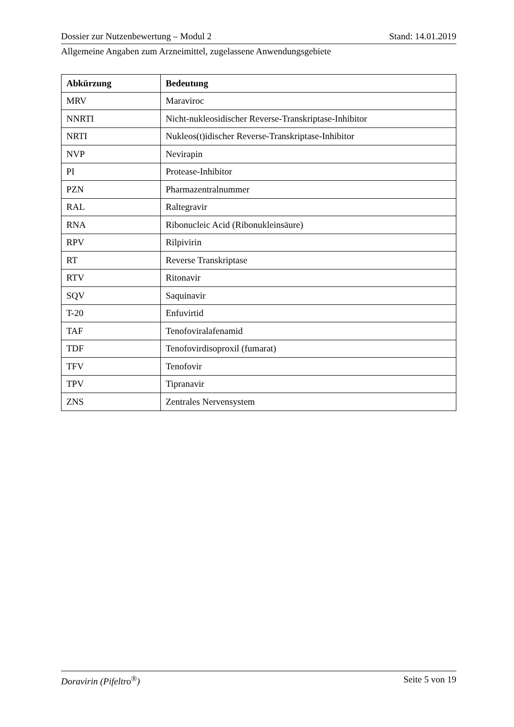Dossier zur Nutzenbewertung – Modul 2 Stand: 14.01.2019
Allgemeine Angaben zum Arzneimittel, zugelassene Anwendungsgebiete
| Abkürzung | Bedeutung |
| --- | --- |
| MRV | Maraviroc |
| NNRTI | Nicht-nukleosidischer Reverse-Transkriptase-Inhibitor |
| NRTI | Nukleos(t)idischer Reverse-Transkriptase-Inhibitor |
| NVP | Nevirapin |
| PI | Protease-Inhibitor |
| PZN | Pharmazentralnummer |
| RAL | Raltegravir |
| RNA | Ribonucleic Acid (Ribonukleinsäure) |
| RPV | Rilpivirin |
| RT | Reverse Transkriptase |
| RTV | Ritonavir |
| SQV | Saquinavir |
| T-20 | Enfuvirtid |
| TAF | Tenofoviralafenamid |
| TDF | Tenofovirdisoproxil (fumarat) |
| TFV | Tenofovir |
| TPV | Tipranavir |
| ZNS | Zentrales Nervensystem |
Doravirin (Pifeltro<sup>®</sup>) Seite 5 von 19